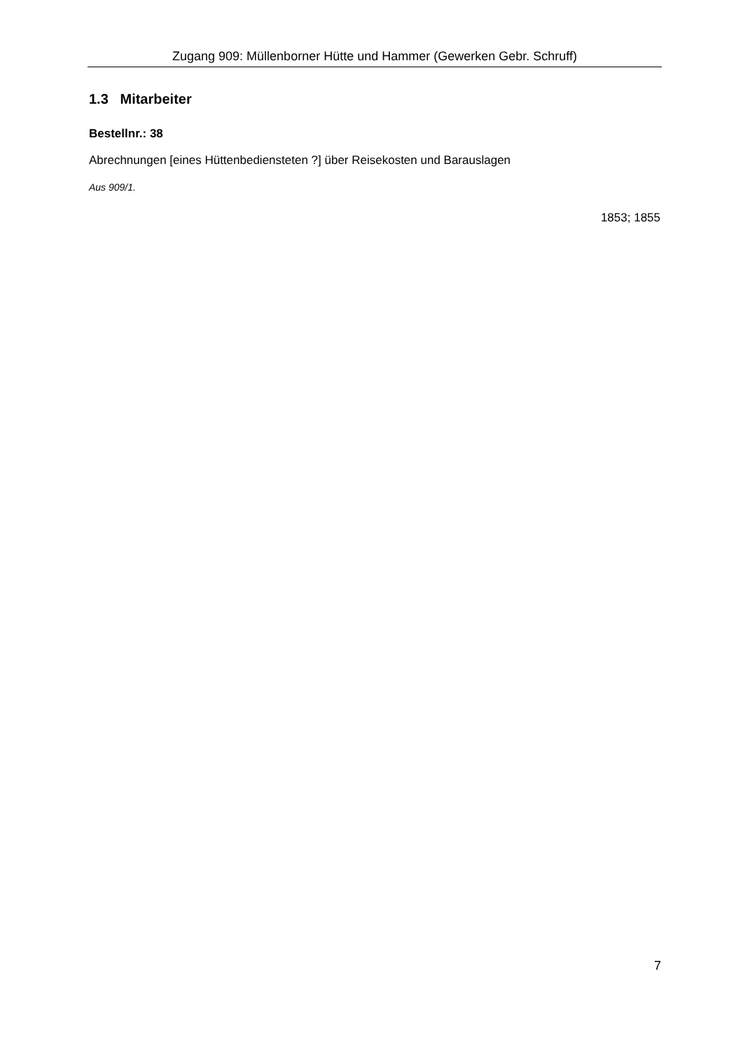Zugang 909: Müllenborner Hütte und Hammer (Gewerken Gebr. Schruff)
1.3 Mitarbeiter
Bestellnr.: 38
Abrechnungen [eines Hüttenbediensteten ?] über Reisekosten und Barauslagen
Aus 909/1.
1853; 1855
7